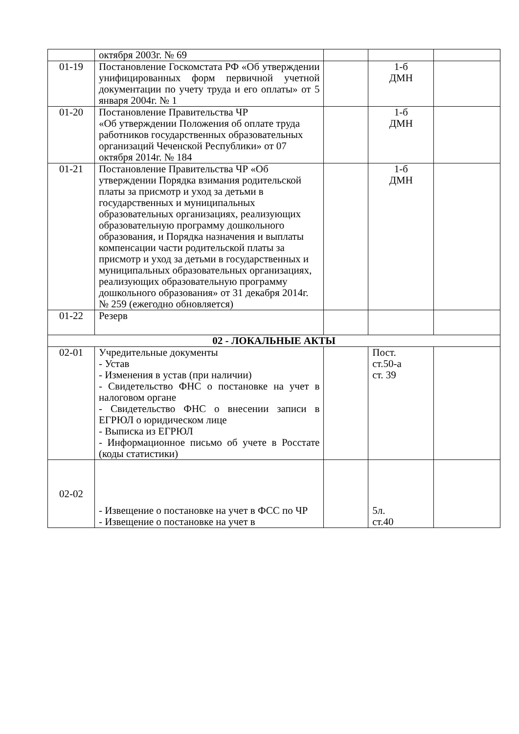| | октября 2003г. № 69 | | | |
| 01-19 | Постановление Госкомстата РФ «Об утверждении унифицированных форм первичной учетной документации по учету труда и его оплаты» от 5 января 2004г. № 1 | | 1-б ДМН | |
| 01-20 | Постановление Правительства ЧР «Об утверждении Положения об оплате труда работников государственных образовательных организаций Чеченской Республики» от 07 октября 2014г. № 184 | | 1-б ДМН | |
| 01-21 | Постановление Правительства ЧР «Об утверждении Порядка взимания родительской платы за присмотр и уход за детьми в государственных и муниципальных образовательных организациях, реализующих образовательную программу дошкольного образования, и Порядка назначения и выплаты компенсации части родительской платы за присмотр и уход за детьми в государственных и муниципальных образовательных организациях, реализующих образовательную программу дошкольного образования» от 31 декабря 2014г. № 259 (ежегодно обновляется) | | 1-б ДМН | |
| 01-22 | Резерв | | | |
| 02 - ЛОКАЛЬНЫЕ АКТЫ | | | | |
| 02-01 | Учредительные документы - Устав - Изменения в устав (при наличии) - Свидетельство ФНС о постановке на учет в налоговом органе - Свидетельство ФНС о внесении записи в ЕГРЮЛ о юридическом лице - Выписка из ЕГРЮЛ - Информационное письмо об учете в Росстате (коды статистики) | | Пост. ст.50-а ст. 39 | |
| 02-02 | - Извещение о постановке на учет в ФСС по ЧР - Извещение о постановке на учет в | | 5л. ст.40 | |